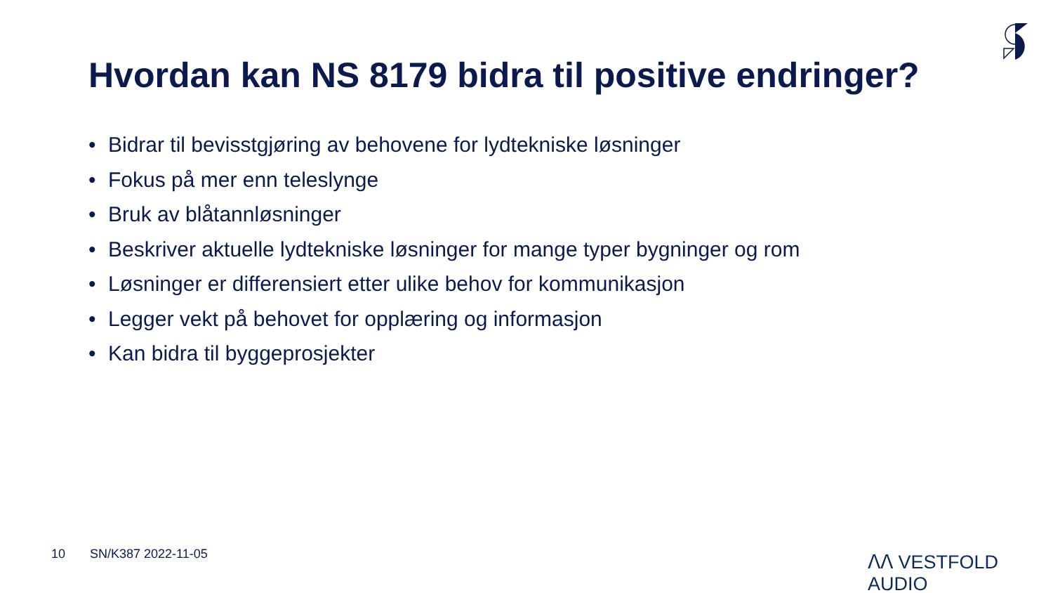Hvordan kan NS 8179 bidra til positive endringer?
• Bidrar til bevisstgjøring av behovene for lydtekniske løsninger
• Fokus på mer enn teleslynge
• Bruk av blåtannløsninger
• Beskriver aktuelle lydtekniske løsninger for mange typer bygninger og rom
• Løsninger er differensiert etter ulike behov for kommunikasjon
• Legger vekt på behovet for opplæring og informasjon
• Kan bidra til byggeprosjekter
10 SN/K387 2022-11-05 ᐱᐱ VESTFOLD AUDIO